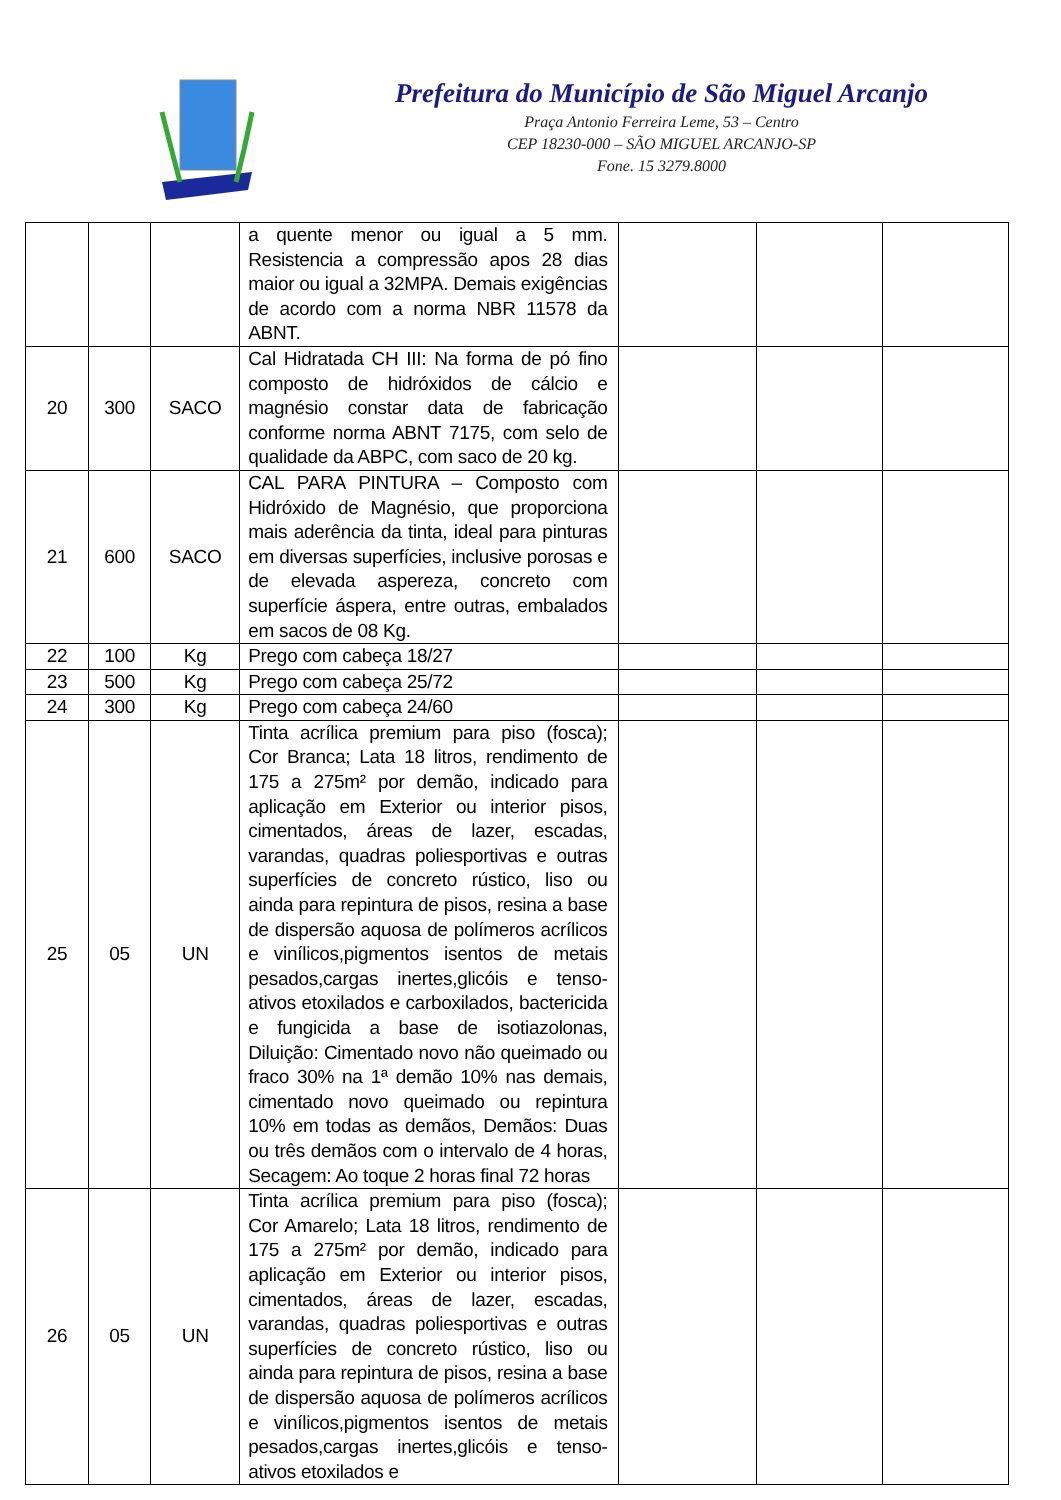Prefeitura do Município de São Miguel Arcanjo
Praça Antonio Ferreira Leme, 53 – Centro
CEP 18230-000 – SÃO MIGUEL ARCANJO-SP
Fone. 15 3279.8000
| | | | a quente menor ou igual a 5 mm. Resistencia a compressão apos 28 dias maior ou igual a 32MPA. Demais exigências de acordo com a norma NBR 11578 da ABNT. | | | |
| 20 | 300 | SACO | Cal Hidratada CH III: Na forma de pó fino composto de hidróxidos de cálcio e magnésio constar data de fabricação conforme norma ABNT 7175, com selo de qualidade da ABPC, com saco de 20 kg. | | | |
| 21 | 600 | SACO | CAL PARA PINTURA – Composto com Hidróxido de Magnésio, que proporciona mais aderência da tinta, ideal para pinturas em diversas superfícies, inclusive porosas e de elevada aspereza, concreto com superfície áspera, entre outras, embalados em sacos de 08 Kg. | | | |
| 22 | 100 | Kg | Prego com cabeça 18/27 | | | |
| 23 | 500 | Kg | Prego com cabeça 25/72 | | | |
| 24 | 300 | Kg | Prego com cabeça 24/60 | | | |
| 25 | 05 | UN | Tinta acrílica premium para piso (fosca); Cor Branca; Lata 18 litros, rendimento de 175 a 275m² por demão, indicado para aplicação em Exterior ou interior pisos, cimentados, áreas de lazer, escadas, varandas, quadras poliesportivas e outras superfícies de concreto rústico, liso ou ainda para repintura de pisos, resina a base de dispersão aquosa de polímeros acrílicos e vinílicos,pigmentos isentos de metais pesados,cargas inertes,glicóis e tenso-ativos etoxilados e carboxilados, bactericida e fungicida a base de isotiazolonas, Diluição: Cimentado novo não queimado ou fraco 30% na 1ª demão 10% nas demais, cimentado novo queimado ou repintura 10% em todas as demãos, Demãos: Duas ou três demãos com o intervalo de 4 horas, Secagem: Ao toque 2 horas final 72 horas | | | |
| 26 | 05 | UN | Tinta acrílica premium para piso (fosca); Cor Amarelo; Lata 18 litros, rendimento de 175 a 275m² por demão, indicado para aplicação em Exterior ou interior pisos, cimentados, áreas de lazer, escadas, varandas, quadras poliesportivas e outras superfícies de concreto rústico, liso ou ainda para repintura de pisos, resina a base de dispersão aquosa de polímeros acrílicos e vinílicos,pigmentos isentos de metais pesados,cargas inertes,glicóis e tenso-ativos etoxilados e | | | |